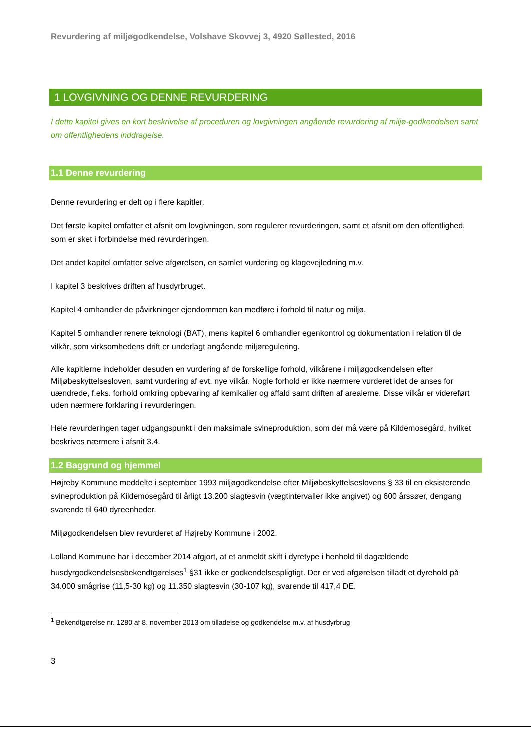Revurdering af miljøgodkendelse, Volshave Skovvej 3, 4920 Søllested, 2016
1 LOVGIVNING OG DENNE REVURDERING
I dette kapitel gives en kort beskrivelse af proceduren og lovgivningen angående revurdering af miljø-godkendelsen samt om offentlighedens inddragelse.
1.1 Denne revurdering
Denne revurdering er delt op i flere kapitler.
Det første kapitel omfatter et afsnit om lovgivningen, som regulerer revurderingen, samt et afsnit om den offentlighed, som er sket i forbindelse med revurderingen.
Det andet kapitel omfatter selve afgørelsen, en samlet vurdering og klagevejledning m.v.
I kapitel 3 beskrives driften af husdyrbruget.
Kapitel 4 omhandler de påvirkninger ejendommen kan medføre i forhold til natur og miljø.
Kapitel 5 omhandler renere teknologi (BAT), mens kapitel 6 omhandler egenkontrol og dokumentation i relation til de vilkår, som virksomhedens drift er underlagt angående miljøregulering.
Alle kapitlerne indeholder desuden en vurdering af de forskellige forhold, vilkårene i miljøgodkendelsen efter Miljøbeskyttelsesloven, samt vurdering af evt. nye vilkår. Nogle forhold er ikke nærmere vurderet idet de anses for uændrede, f.eks. forhold omkring opbevaring af kemikalier og affald samt driften af arealerne. Disse vilkår er videreført uden nærmere forklaring i revurderingen.
Hele revurderingen tager udgangspunkt i den maksimale svineproduktion, som der må være på Kildemosegård, hvilket beskrives nærmere i afsnit 3.4.
1.2 Baggrund og hjemmel
Højreby Kommune meddelte i september 1993 miljøgodkendelse efter Miljøbeskyttelseslovens § 33 til en eksisterende svineproduktion på Kildemosegård til årligt 13.200 slagtesvin (vægtintervaller ikke angivet) og 600 årssøer, dengang svarende til 640 dyreenheder.
Miljøgodkendelsen blev revurderet af Højreby Kommune i 2002.
Lolland Kommune har i december 2014 afgjort, at et anmeldt skift i dyretype i henhold til dagældende husdyrgodkendelsesbekendtgørelses<sup>1</sup> §31 ikke er godkendelsespligtigt. Der er ved afgørelsen tilladt et dyrehold på 34.000 smågrise (11,5-30 kg) og 11.350 slagtesvin (30-107 kg), svarende til 417,4 DE.
<sup>1</sup> Bekendtgørelse nr. 1280 af 8. november 2013 om tilladelse og godkendelse m.v. af husdyrbrug
3